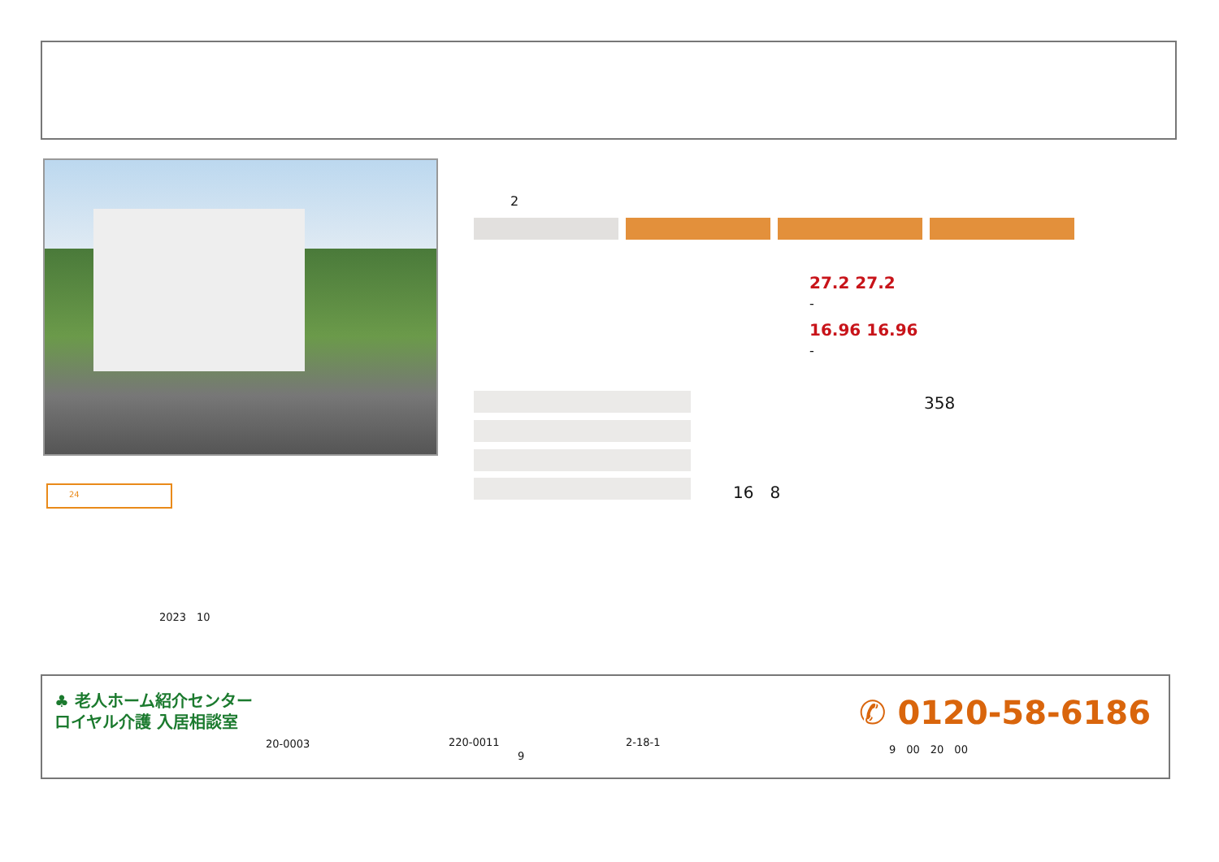2
27.2 27.2
-
16.96 16.96
-
358
16　8
24
2023　10
♣ 老人ホーム紹介センター
ロイヤル介護 入居相談室
20-0003 220-0011
9
2-18-1
✆ 0120-58-6186
9　00　20　00